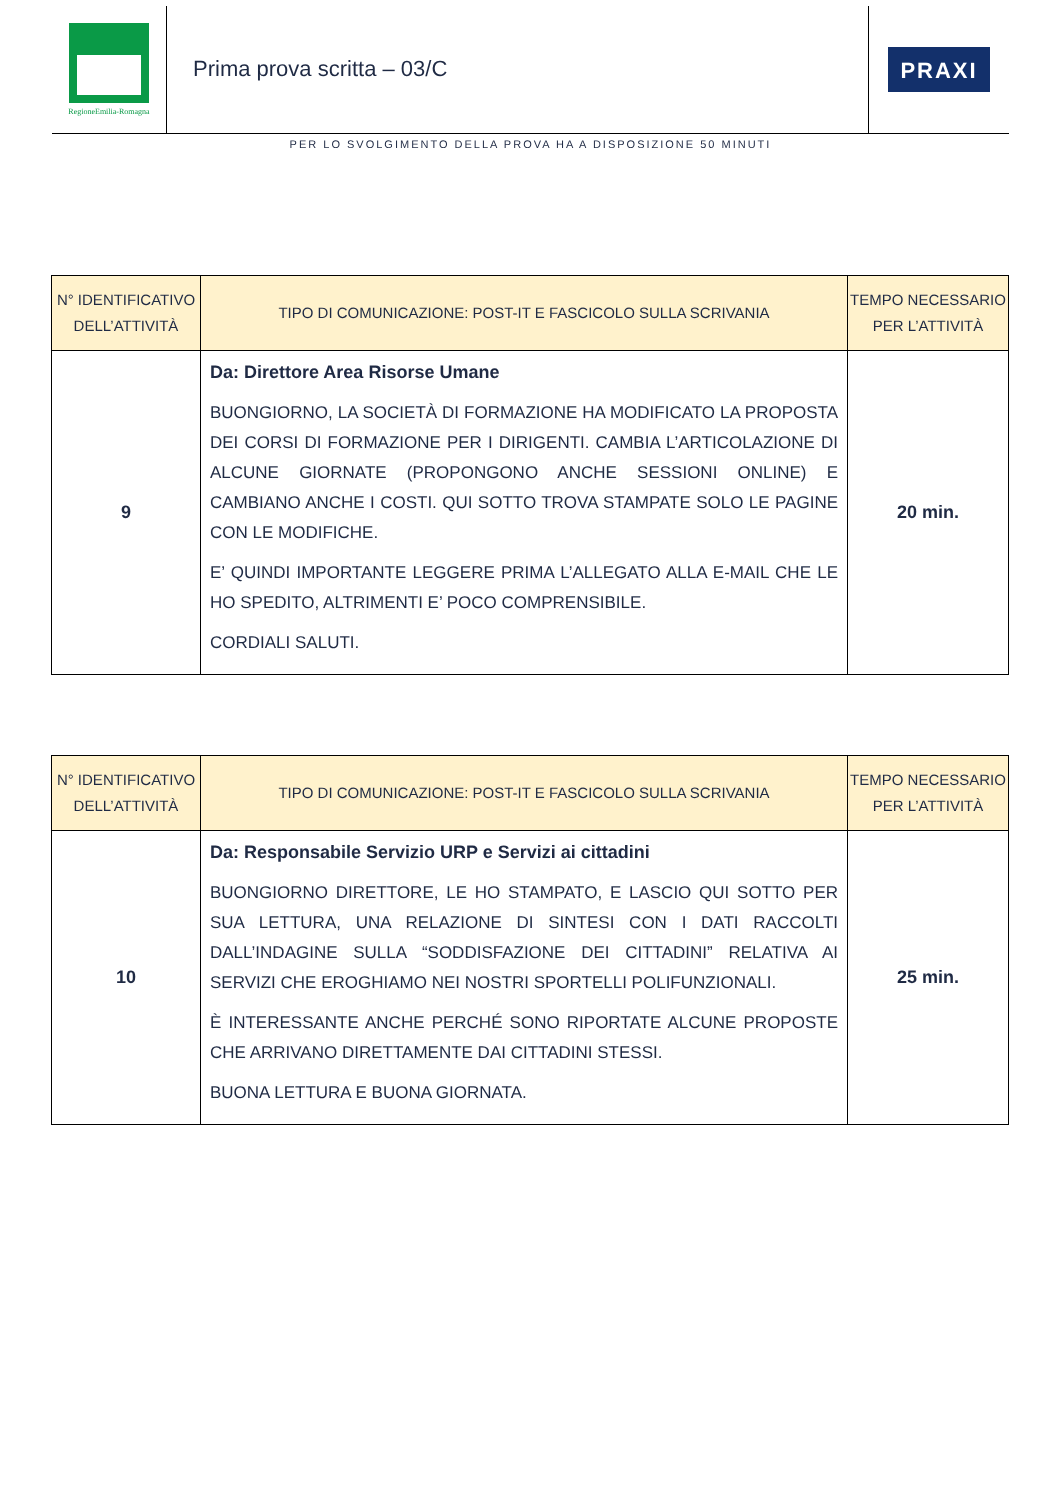RegioneEmilia-Romagna
Prima prova scritta – 03/C
PRAXI
PER LO SVOLGIMENTO DELLA PROVA HA A DISPOSIZIONE 50 MINUTI
| N° IDENTIFICATIVO DELL’ATTIVITÀ | TIPO DI COMUNICAZIONE: POST-IT E FASCICOLO SULLA SCRIVANIA | TEMPO NECESSARIO PER L’ATTIVITÀ |
| --- | --- | --- |
| 9 | Da: Direttore Area Risorse Umane BUONGIORNO, LA SOCIETÀ DI FORMAZIONE HA MODIFICATO LA PROPOSTA DEI CORSI DI FORMAZIONE PER I DIRIGENTI. CAMBIA L’ARTICOLAZIONE DI ALCUNE GIORNATE (PROPONGONO ANCHE SESSIONI ONLINE) E CAMBIANO ANCHE I COSTI. QUI SOTTO TROVA STAMPATE SOLO LE PAGINE CON LE MODIFICHE. E’ QUINDI IMPORTANTE LEGGERE PRIMA L’ALLEGATO ALLA E-MAIL CHE LE HO SPEDITO, ALTRIMENTI E’ POCO COMPRENSIBILE. CORDIALI SALUTI. | 20 min. |
| N° IDENTIFICATIVO DELL’ATTIVITÀ | TIPO DI COMUNICAZIONE: POST-IT E FASCICOLO SULLA SCRIVANIA | TEMPO NECESSARIO PER L’ATTIVITÀ |
| --- | --- | --- |
| 10 | Da: Responsabile Servizio URP e Servizi ai cittadini BUONGIORNO DIRETTORE, LE HO STAMPATO, E LASCIO QUI SOTTO PER SUA LETTURA, UNA RELAZIONE DI SINTESI CON I DATI RACCOLTI DALL’INDAGINE SULLA “SODDISFAZIONE DEI CITTADINI” RELATIVA AI SERVIZI CHE EROGHIAMO NEI NOSTRI SPORTELLI POLIFUNZIONALI. È INTERESSANTE ANCHE PERCHÉ SONO RIPORTATE ALCUNE PROPOSTE CHE ARRIVANO DIRETTAMENTE DAI CITTADINI STESSI. BUONA LETTURA E BUONA GIORNATA. | 25 min. |